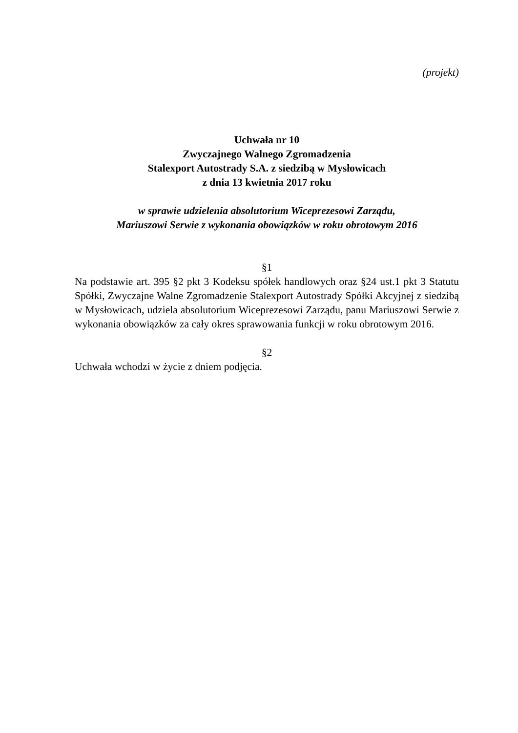(projekt)
Uchwała nr 10
Zwyczajnego Walnego Zgromadzenia
Stalexport Autostrady S.A. z siedzibą w Mysłowicach
z dnia 13 kwietnia 2017 roku
w sprawie udzielenia absolutorium Wiceprezesowi Zarządu,
Mariuszowi Serwie z wykonania obowiązków w roku obrotowym 2016
§1
Na podstawie art. 395 §2 pkt 3 Kodeksu spółek handlowych oraz §24 ust.1 pkt 3 Statutu Spółki, Zwyczajne Walne Zgromadzenie Stalexport Autostrady Spółki Akcyjnej z siedzibą w Mysłowicach, udziela absolutorium Wiceprezesowi Zarządu, panu Mariuszowi Serwie z wykonania obowiązków za cały okres sprawowania funkcji w roku obrotowym 2016.
§2
Uchwała wchodzi w życie z dniem podjęcia.